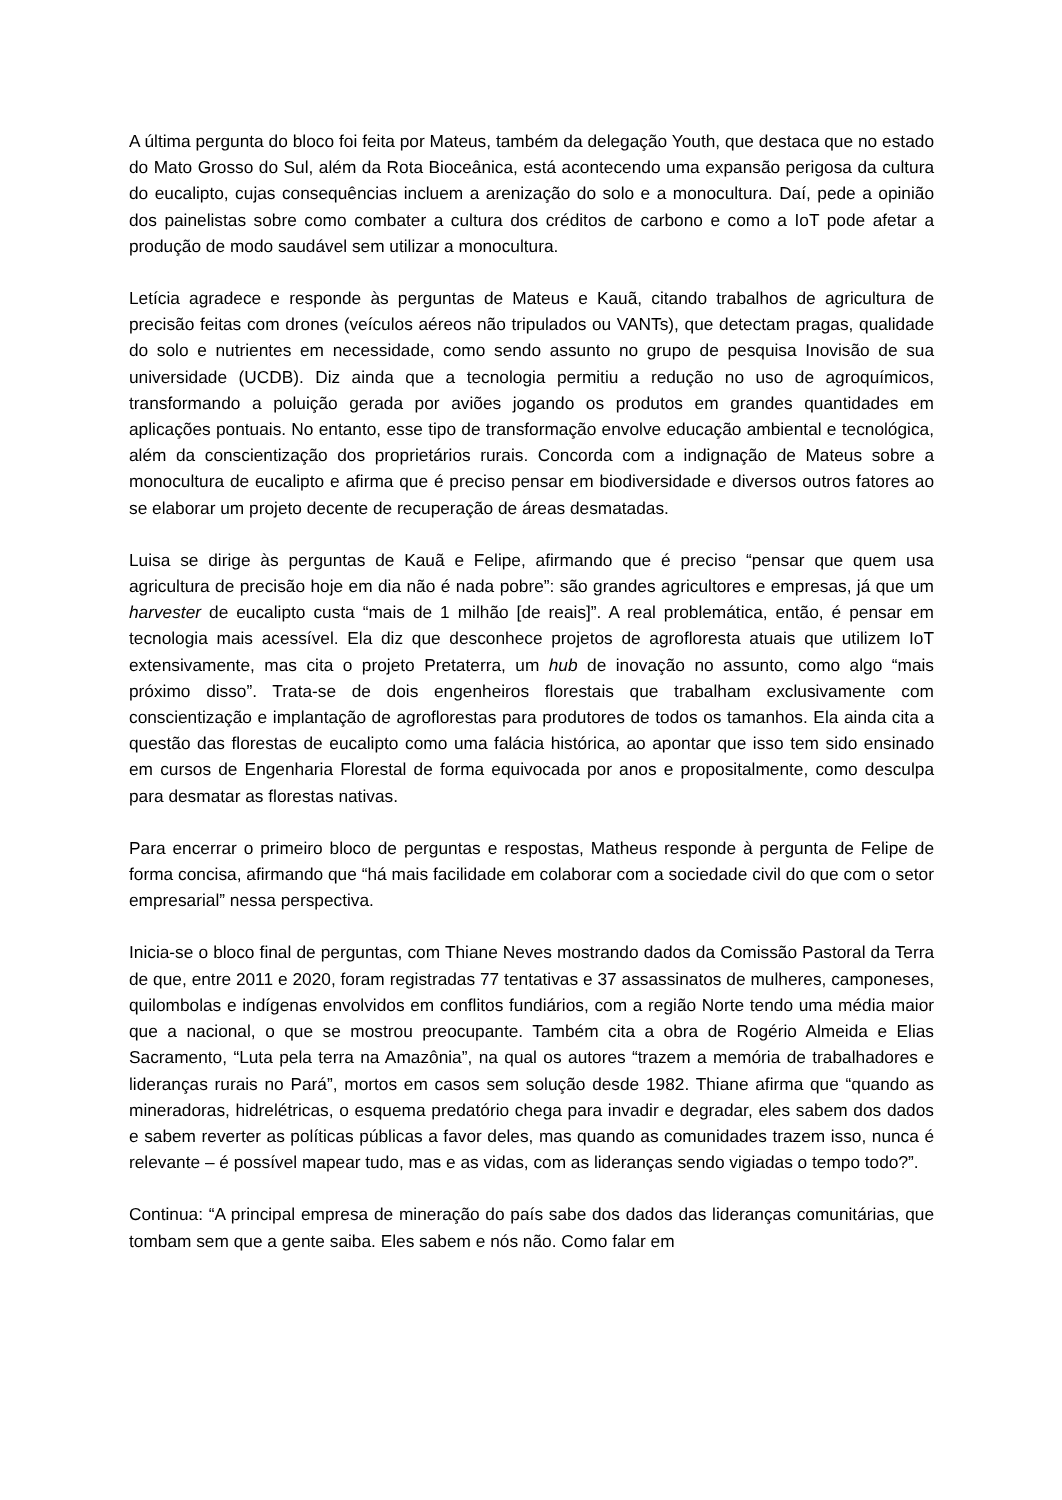A última pergunta do bloco foi feita por Mateus, também da delegação Youth, que destaca que no estado do Mato Grosso do Sul, além da Rota Bioceânica, está acontecendo uma expansão perigosa da cultura do eucalipto, cujas consequências incluem a arenização do solo e a monocultura. Daí, pede a opinião dos painelistas sobre como combater a cultura dos créditos de carbono e como a IoT pode afetar a produção de modo saudável sem utilizar a monocultura.
Letícia agradece e responde às perguntas de Mateus e Kauã, citando trabalhos de agricultura de precisão feitas com drones (veículos aéreos não tripulados ou VANTs), que detectam pragas, qualidade do solo e nutrientes em necessidade, como sendo assunto no grupo de pesquisa Inovisão de sua universidade (UCDB). Diz ainda que a tecnologia permitiu a redução no uso de agroquímicos, transformando a poluição gerada por aviões jogando os produtos em grandes quantidades em aplicações pontuais. No entanto, esse tipo de transformação envolve educação ambiental e tecnológica, além da conscientização dos proprietários rurais. Concorda com a indignação de Mateus sobre a monocultura de eucalipto e afirma que é preciso pensar em biodiversidade e diversos outros fatores ao se elaborar um projeto decente de recuperação de áreas desmatadas.
Luisa se dirige às perguntas de Kauã e Felipe, afirmando que é preciso “pensar que quem usa agricultura de precisão hoje em dia não é nada pobre”: são grandes agricultores e empresas, já que um harvester de eucalipto custa “mais de 1 milhão [de reais]”. A real problemática, então, é pensar em tecnologia mais acessível. Ela diz que desconhece projetos de agrofloresta atuais que utilizem IoT extensivamente, mas cita o projeto Pretaterra, um hub de inovação no assunto, como algo “mais próximo disso”. Trata-se de dois engenheiros florestais que trabalham exclusivamente com conscientização e implantação de agroflorestas para produtores de todos os tamanhos. Ela ainda cita a questão das florestas de eucalipto como uma falácia histórica, ao apontar que isso tem sido ensinado em cursos de Engenharia Florestal de forma equivocada por anos e propositalmente, como desculpa para desmatar as florestas nativas.
Para encerrar o primeiro bloco de perguntas e respostas, Matheus responde à pergunta de Felipe de forma concisa, afirmando que “há mais facilidade em colaborar com a sociedade civil do que com o setor empresarial” nessa perspectiva.
Inicia-se o bloco final de perguntas, com Thiane Neves mostrando dados da Comissão Pastoral da Terra de que, entre 2011 e 2020, foram registradas 77 tentativas e 37 assassinatos de mulheres, camponeses, quilombolas e indígenas envolvidos em conflitos fundiários, com a região Norte tendo uma média maior que a nacional, o que se mostrou preocupante. Também cita a obra de Rogério Almeida e Elias Sacramento, “Luta pela terra na Amazônia”, na qual os autores “trazem a memória de trabalhadores e lideranças rurais no Pará”, mortos em casos sem solução desde 1982. Thiane afirma que “quando as mineradoras, hidrelétricas, o esquema predatório chega para invadir e degradar, eles sabem dos dados e sabem reverter as políticas públicas a favor deles, mas quando as comunidades trazem isso, nunca é relevante – é possível mapear tudo, mas e as vidas, com as lideranças sendo vigiadas o tempo todo?”.
Continua: “A principal empresa de mineração do país sabe dos dados das lideranças comunitárias, que tombam sem que a gente saiba. Eles sabem e nós não. Como falar em